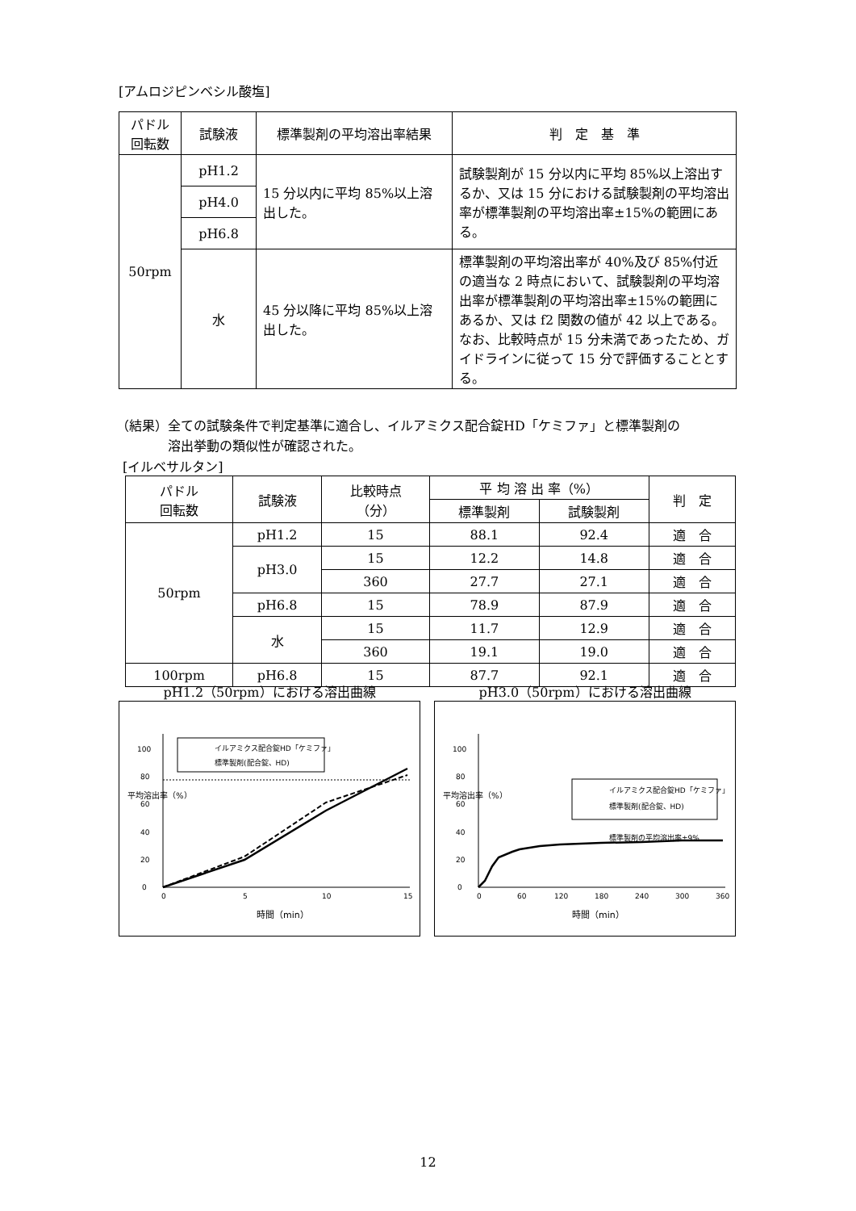[アムロジピンベシル酸塩]
| パドル 回転数 | 試験液 | 標準製剤の平均溶出率結果 | 判 定 基 準 |
| --- | --- | --- | --- |
| 50rpm | pH1.2 | 15 分以内に平均 85%以上溶出した。 | 試験製剤が 15 分以内に平均 85%以上溶出するか、又は 15 分における試験製剤の平均溶出率が標準製剤の平均溶出率±15%の範囲にある。 |
| | pH4.0 | | |
| | pH6.8 | | |
| | 水 | 45 分以降に平均 85%以上溶出した。 | 標準製剤の平均溶出率が 40%及び 85%付近の適当な 2 時点において、試験製剤の平均溶出率が標準製剤の平均溶出率±15%の範囲にあるか、又は f2 関数の値が 42 以上である。なお、比較時点が 15 分未満であったため、ガイドラインに従って 15 分で評価することとする。 |
（結果）全ての試験条件で判定基準に適合し、イルアミクス配合錠HD「ケミファ」と標準製剤の
溶出挙動の類似性が確認された。
[イルベサルタン]
| パドル 回転数 | 試験液 | 比較時点 （分） | 平 均 溶 出 率（%） | | 判 定 |
| --- | --- | --- | --- | --- | --- |
| | | | 標準製剤 | 試験製剤 | |
| 50rpm | pH1.2 | 15 | 88.1 | 92.4 | 適 合 |
| | pH3.0 | 15 | 12.2 | 14.8 | 適 合 |
| | | 360 | 27.7 | 27.1 | 適 合 |
| | pH6.8 | 15 | 78.9 | 87.9 | 適 合 |
| | 水 | 15 | 11.7 | 12.9 | 適 合 |
| | | 360 | 19.1 | 19.0 | 適 合 |
| 100rpm | pH6.8 | 15 | 87.7 | 92.1 | 適 合 |
pH1.2（50rpm）における溶出曲線
0
20
40
60
80
100
0
5
10
15
時間（min）
平均溶出率（%）
イルアミクス配合錠HD「ケミファ」
標準製剤(配合錠、HD)
pH3.0（50rpm）における溶出曲線
0
20
40
60
80
100
0
60
120
180
240
300
360
時間（min）
平均溶出率（%）
イルアミクス配合錠HD「ケミファ」
標準製剤(配合錠、HD)
標準製剤の平均溶出率±9%
12